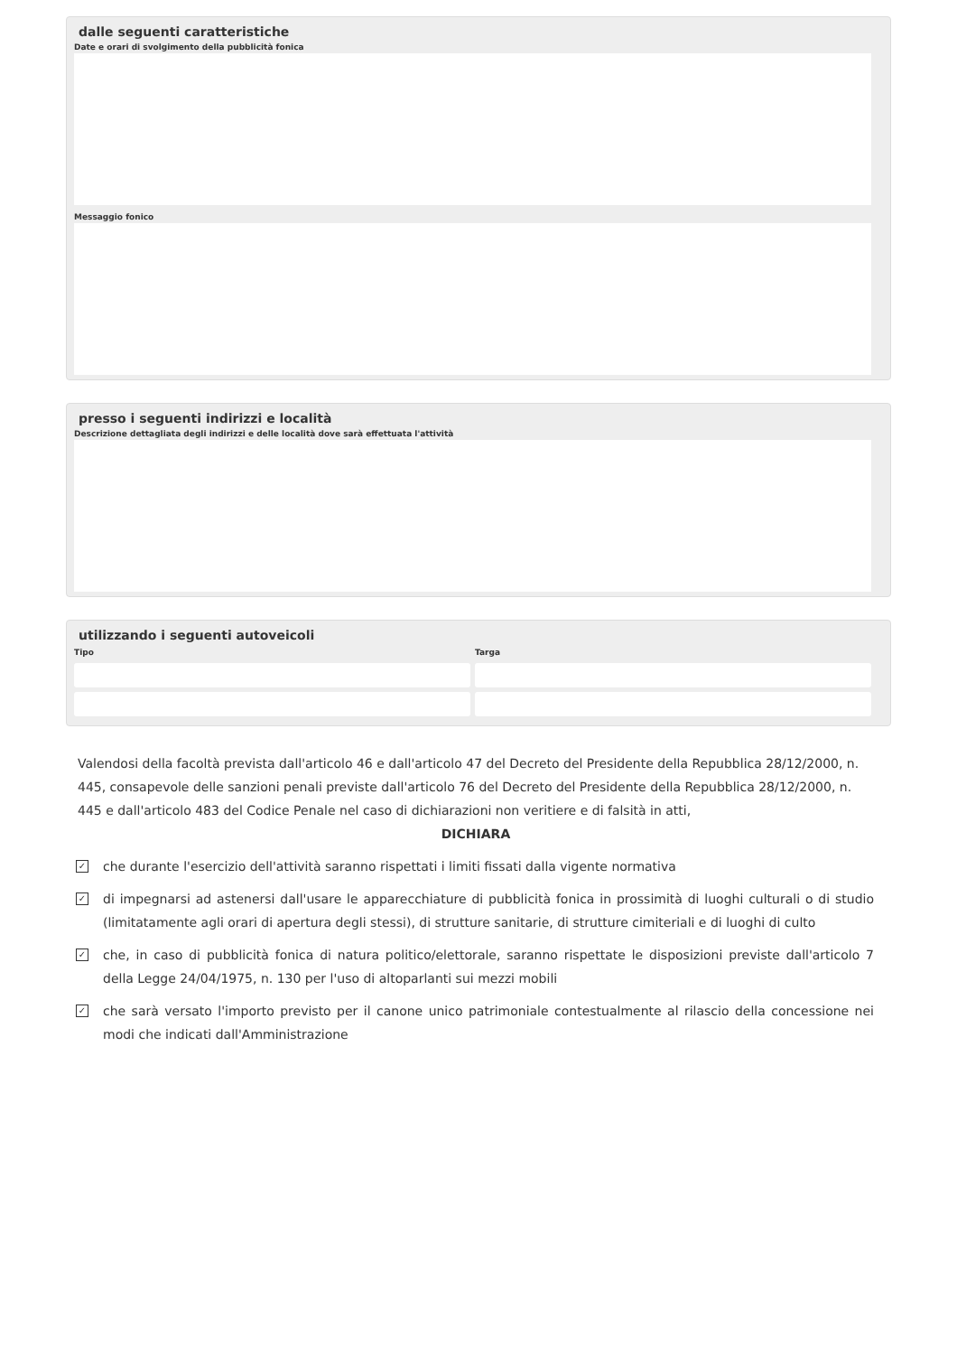dalle seguenti caratteristiche
Date e orari di svolgimento della pubblicità fonica
Messaggio fonico
presso i seguenti indirizzi e località
Descrizione dettagliata degli indirizzi e delle località dove sarà effettuata l'attività
utilizzando i seguenti autoveicoli
Tipo Targa
Valendosi della facoltà prevista dall'articolo 46 e dall'articolo 47 del Decreto del Presidente della Repubblica 28/12/2000, n. 445, consapevole delle sanzioni penali previste dall'articolo 76 del Decreto del Presidente della Repubblica 28/12/2000, n. 445 e dall'articolo 483 del Codice Penale nel caso di dichiarazioni non veritiere e di falsità in atti,
DICHIARA
✓
che durante l'esercizio dell'attività saranno rispettati i limiti fissati dalla vigente normativa
✓
di impegnarsi ad astenersi dall'usare le apparecchiature di pubblicità fonica in prossimità di luoghi culturali o di studio (limitatamente agli orari di apertura degli stessi), di strutture sanitarie, di strutture cimiteriali e di luoghi di culto
✓
che, in caso di pubblicità fonica di natura politico/elettorale, saranno rispettate le disposizioni previste dall'articolo 7 della Legge 24/04/1975, n. 130 per l'uso di altoparlanti sui mezzi mobili
✓
che sarà versato l'importo previsto per il canone unico patrimoniale contestualmente al rilascio della concessione nei modi che indicati dall'Amministrazione